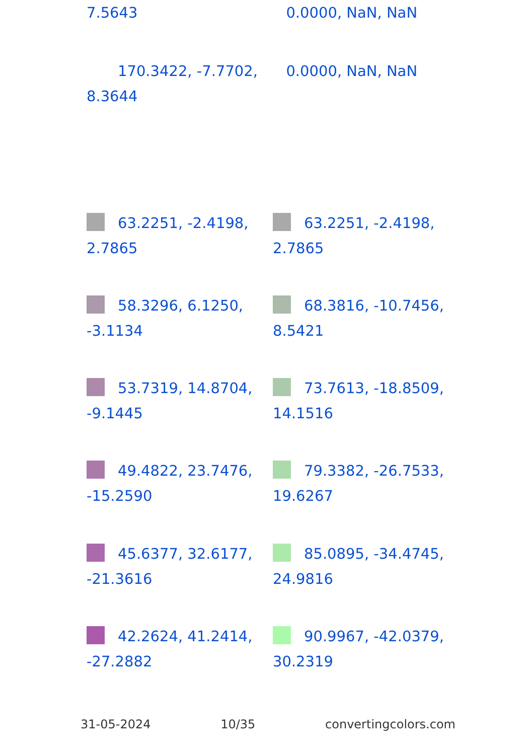7.5643 0.0000, NaN, NaN
170.3422, -7.7702,
8.3644
0.0000, NaN, NaN
63.2251, -2.4198,
2.7865
63.2251, -2.4198,
2.7865
58.3296, 6.1250,
-3.1134
68.3816, -10.7456,
8.5421
53.7319, 14.8704,
-9.1445
73.7613, -18.8509,
14.1516
49.4822, 23.7476,
-15.2590
79.3382, -26.7533,
19.6267
45.6377, 32.6177,
-21.3616
85.0895, -34.4745,
24.9816
42.2624, 41.2414,
-27.2882
90.9967, -42.0379,
30.2319
31-05-2024 10/35 convertingcolors.com